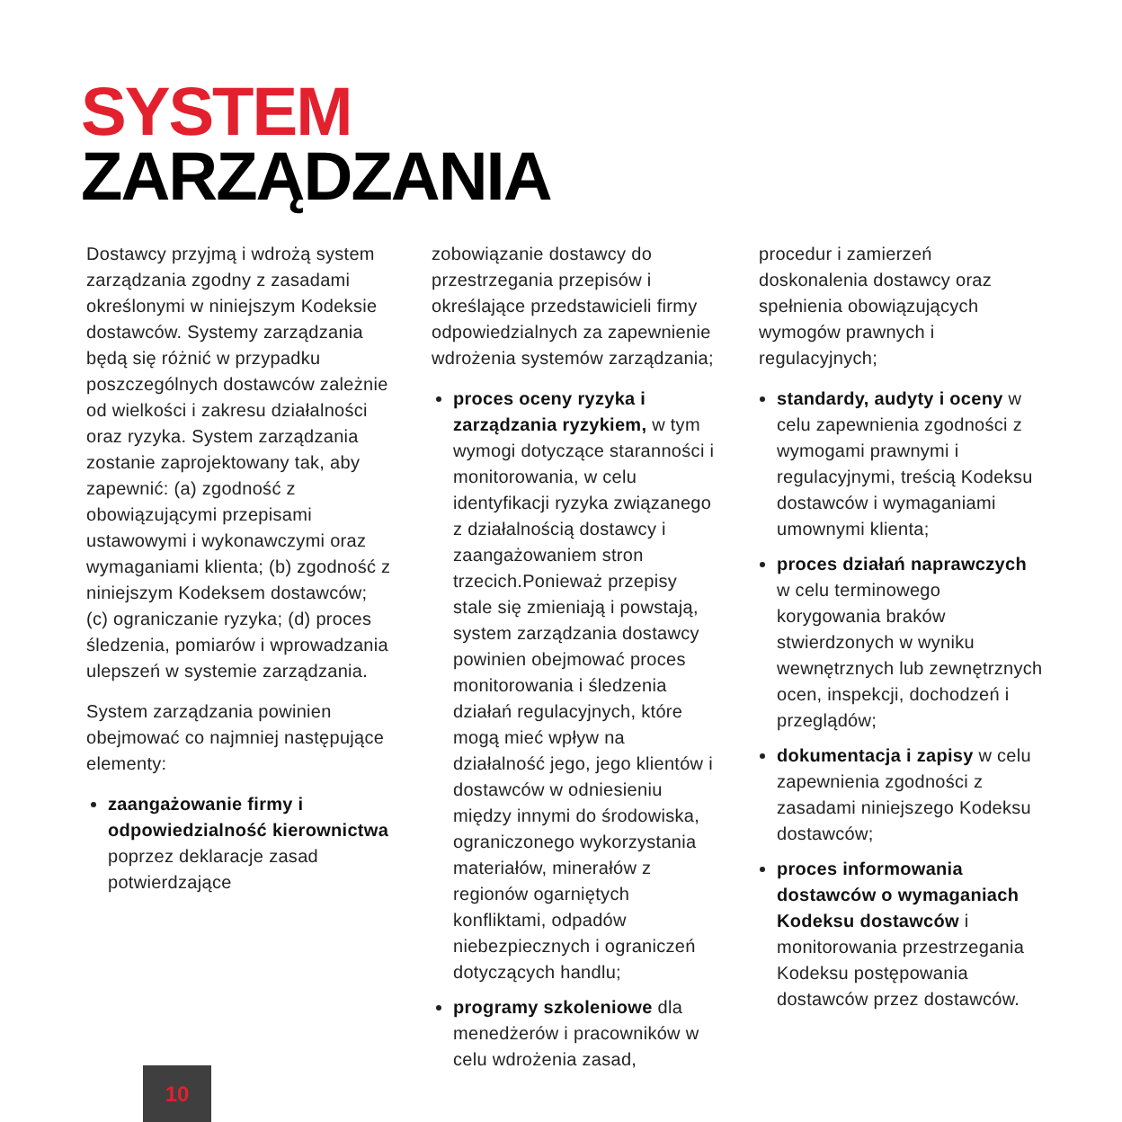SYSTEM
ZARZĄDZANIA
Dostawcy przyjmą i wdrożą system zarządzania zgodny z zasadami określonymi w niniejszym Kodeksie dostawców. Systemy zarządzania będą się różnić w przypadku poszczególnych dostawców zależnie od wielkości i zakresu działalności oraz ryzyka. System zarządzania zostanie zaprojektowany tak, aby zapewnić: (a) zgodność z obowiązującymi przepisami ustawowymi i wykonawczymi oraz wymaganiami klienta; (b) zgodność z niniejszym Kodeksem dostawców; (c) ograniczanie ryzyka; (d) proces śledzenia, pomiarów i wprowadzania ulepszeń w systemie zarządzania.
System zarządzania powinien obejmować co najmniej następujące elementy:
zaangażowanie firmy i odpowiedzialność kierownictwa poprzez deklaracje zasad potwierdzające
zobowiązanie dostawcy do przestrzegania przepisów i określające przedstawicieli firmy odpowiedzialnych za zapewnienie wdrożenia systemów zarządzania;
proces oceny ryzyka i zarządzania ryzykiem, w tym wymogi dotyczące staranności i monitorowania, w celu identyfikacji ryzyka związanego z działalnością dostawcy i zaangażowaniem stron trzecich.Ponieważ przepisy stale się zmieniają i powstają, system zarządzania dostawcy powinien obejmować proces monitorowania i śledzenia działań regulacyjnych, które mogą mieć wpływ na działalność jego, jego klientów i dostawców w odniesieniu między innymi do środowiska, ograniczonego wykorzystania materiałów, minerałów z regionów ogarniętych konfliktami, odpadów niebezpiecznych i ograniczeń dotyczących handlu;
programy szkoleniowe dla menedżerów i pracowników w celu wdrożenia zasad,
procedur i zamierzeń doskonalenia dostawcy oraz spełnienia obowiązujących wymogów prawnych i regulacyjnych;
standardy, audyty i oceny w celu zapewnienia zgodności z wymogami prawnymi i regulacyjnymi, treścią Kodeksu dostawców i wymaganiami umownymi klienta;
proces działań naprawczych w celu terminowego korygowania braków stwierdzonych w wyniku wewnętrznych lub zewnętrznych ocen, inspekcji, dochodzeń i przeglądów;
dokumentacja i zapisy w celu zapewnienia zgodności z zasadami niniejszego Kodeksu dostawców;
proces informowania dostawców o wymaganiach Kodeksu dostawców i monitorowania przestrzegania Kodeksu postępowania dostawców przez dostawców.
10